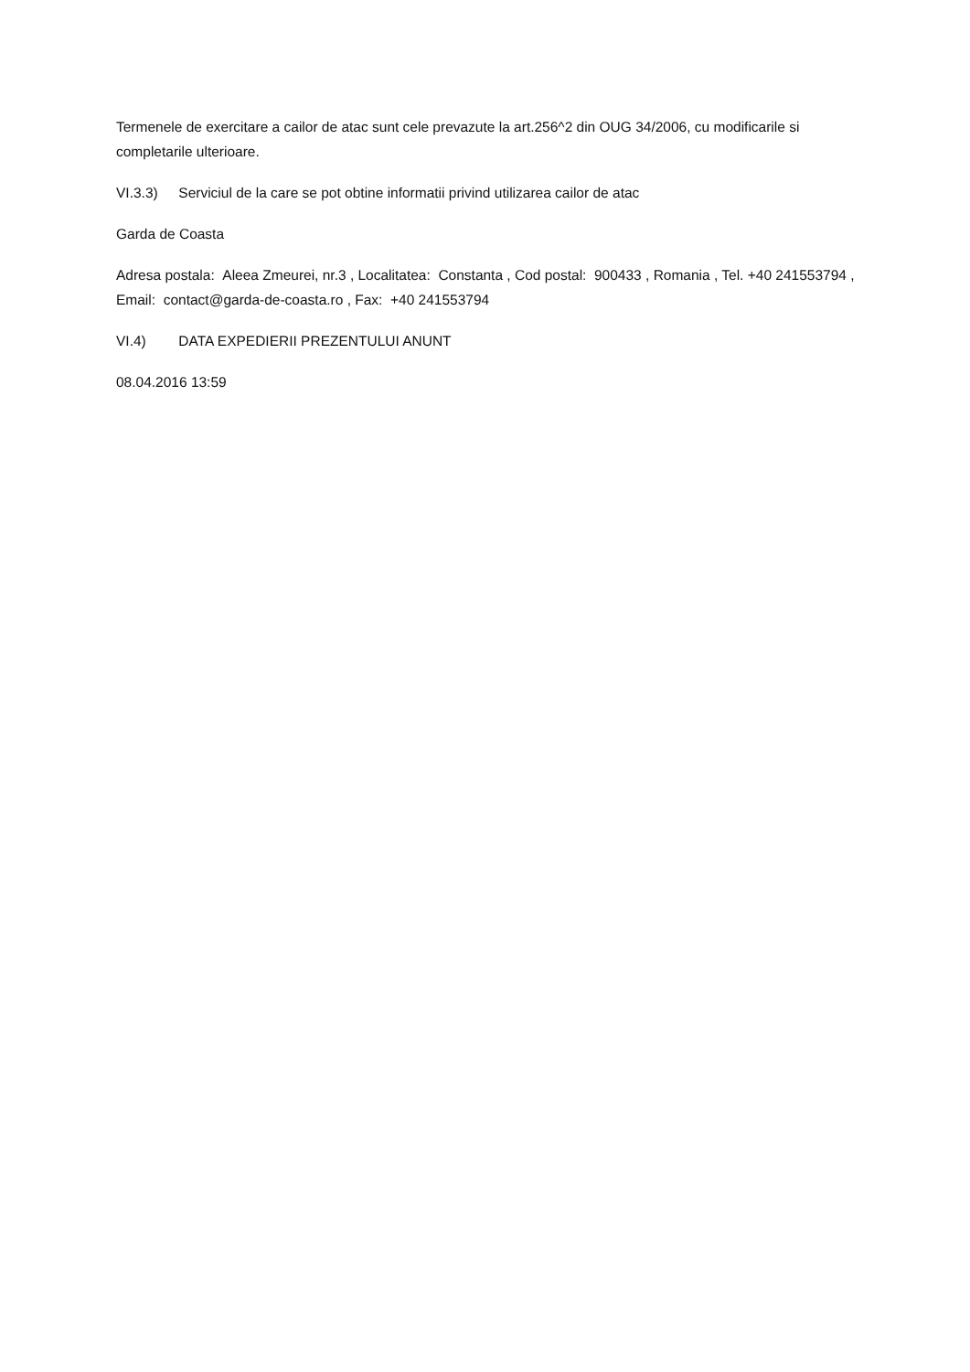Termenele de exercitare a cailor de atac sunt cele prevazute la art.256^2 din OUG 34/2006, cu modificarile si completarile ulterioare.
VI.3.3) Serviciul de la care se pot obtine informatii privind utilizarea cailor de atac
Garda de Coasta
Adresa postala: Aleea Zmeurei, nr.3 , Localitatea: Constanta , Cod postal: 900433 , Romania , Tel. +40 241553794 , Email: contact@garda-de-coasta.ro , Fax: +40 241553794
VI.4) DATA EXPEDIERII PREZENTULUI ANUNT
08.04.2016 13:59